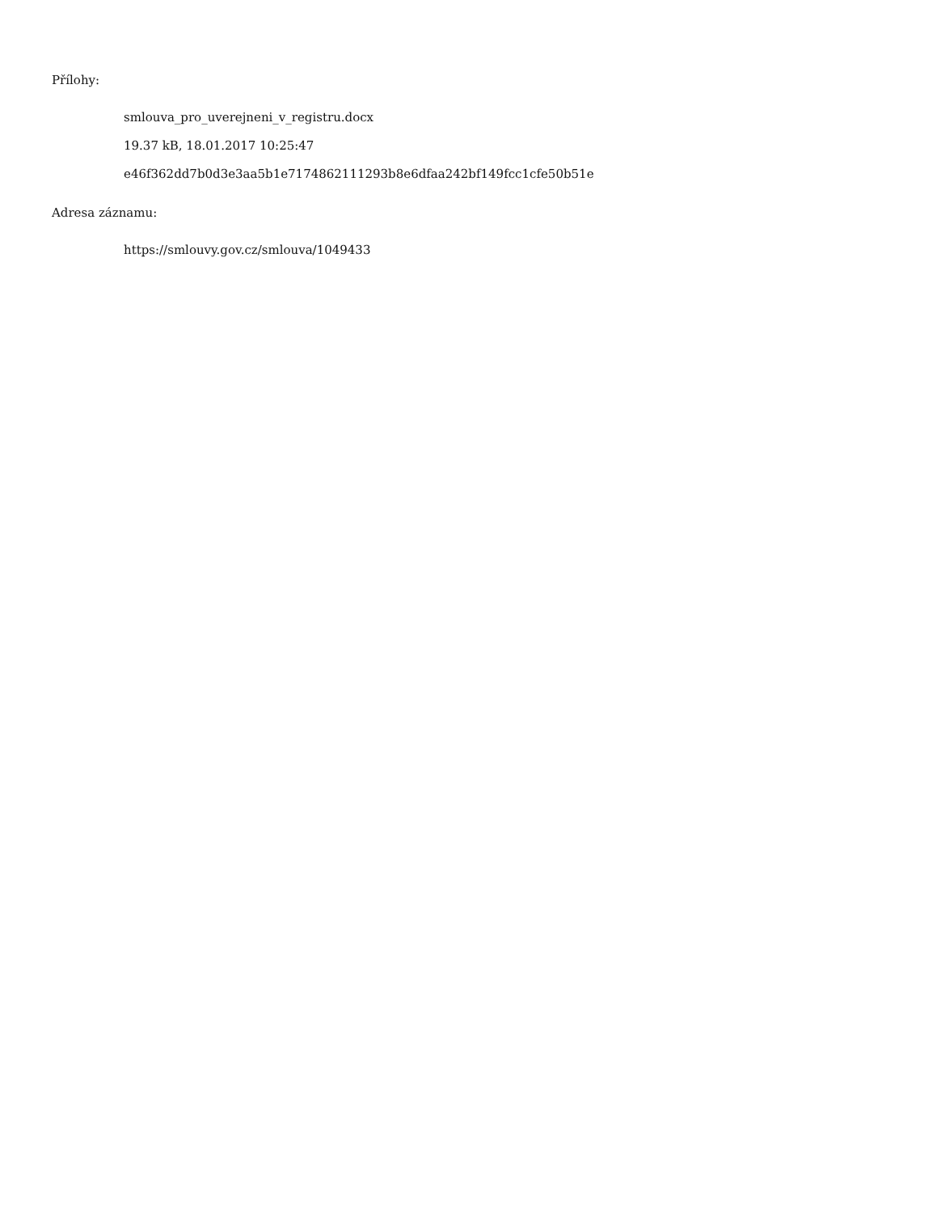Přílohy:
smlouva_pro_uverejneni_v_registru.docx
19.37 kB, 18.01.2017 10:25:47
e46f362dd7b0d3e3aa5b1e7174862111293b8e6dfaa242bf149fcc1cfe50b51e
Adresa záznamu:
https://smlouvy.gov.cz/smlouva/1049433